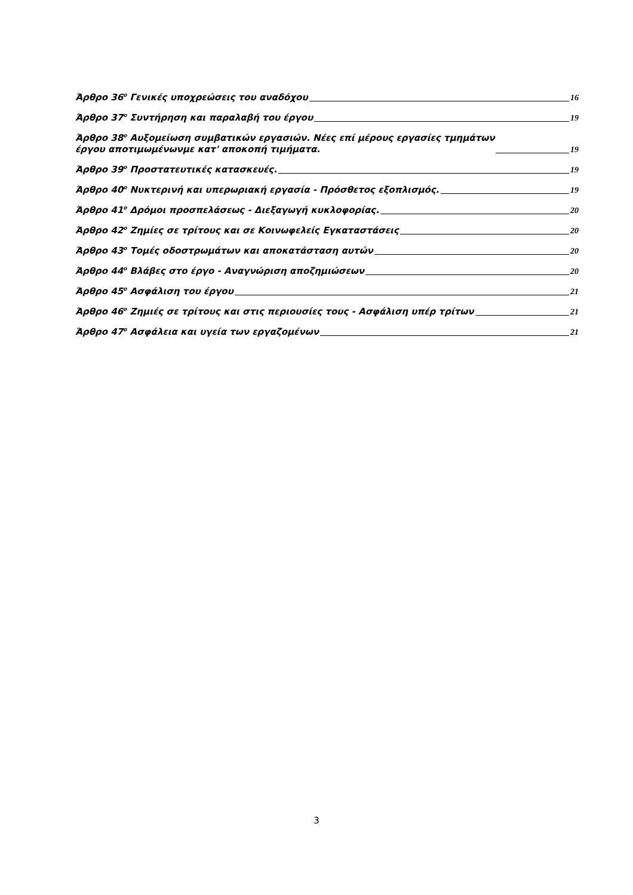Άρθρο 36<sup>ο</sup> Γενικές υποχρεώσεις του αναδόχου 16
Άρθρο 37<sup>ο</sup> Συντήρηση και παραλαβή του έργου 19
Άρθρο 38<sup>ο</sup> Αυξομείωση συμβατικών εργασιών. Νέες επί μέρους εργασίες τμημάτων
έργου αποτιμωμένωνμε κατ' αποκοπή τιμήματα. 19
Άρθρο 39<sup>ο</sup> Προστατευτικές κατασκευές. 19
Άρθρο 40<sup>ο</sup> Νυκτερινή και υπερωριακή εργασία - Πρόσθετος εξοπλισμός. 19
Άρθρο 41<sup>ο</sup> Δρόμοι προσπελάσεως - Διεξαγωγή κυκλοφορίας. 20
Άρθρο 42<sup>ο</sup> Ζημίες σε τρίτους και σε Κοινωφελείς Εγκαταστάσεις 20
Άρθρο 43<sup>ο</sup> Τομές οδοστρωμάτων και αποκατάσταση αυτών 20
Άρθρο 44<sup>ο</sup> Βλάβες στο έργο - Αναγνώριση αποζημιώσεων 20
Άρθρο 45<sup>ο</sup> Ασφάλιση του έργου 21
Άρθρο 46<sup>ο</sup> Ζημιές σε τρίτους και στις περιουσίες τους - Ασφάλιση υπέρ τρίτων 21
Άρθρο 47<sup>ο</sup> Ασφάλεια και υγεία των εργαζομένων 21
3